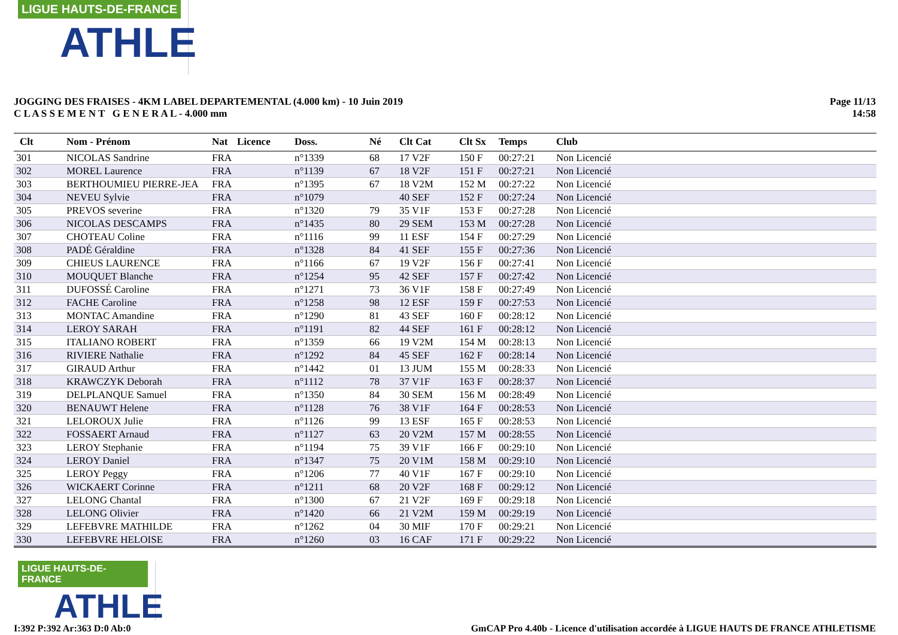LIGUE HAUTS-DE-FRANCE
ATHLE
JOGGING DES FRAISES - 4KM LABEL DEPARTEMENTAL (4.000 km) - 10 Juin 2019
C L A S S E M E N T G E N E R A L - 4.000 mm
Page 11/13
14:58
| Clt | Nom - Prénom | Nat | Licence | Doss. | Né | Clt Cat | Clt Sx | Temps | Club |
| --- | --- | --- | --- | --- | --- | --- | --- | --- | --- |
| 301 | NICOLAS Sandrine | FRA | | n°1339 | 68 | 17 V2F | 150 F | 00:27:21 | Non Licencié |
| 302 | MOREL Laurence | FRA | | n°1139 | 67 | 18 V2F | 151 F | 00:27:21 | Non Licencié |
| 303 | BERTHOUMIEU PIERRE-JEA | FRA | | n°1395 | 67 | 18 V2M | 152 M | 00:27:22 | Non Licencié |
| 304 | NEVEU Sylvie | FRA | | n°1079 | | 40 SEF | 152 F | 00:27:24 | Non Licencié |
| 305 | PREVOS severine | FRA | | n°1320 | 79 | 35 V1F | 153 F | 00:27:28 | Non Licencié |
| 306 | NICOLAS DESCAMPS | FRA | | n°1435 | 80 | 29 SEM | 153 M | 00:27:28 | Non Licencié |
| 307 | CHOTEAU Coline | FRA | | n°1116 | 99 | 11 ESF | 154 F | 00:27:29 | Non Licencié |
| 308 | PADÉ Géraldine | FRA | | n°1328 | 84 | 41 SEF | 155 F | 00:27:36 | Non Licencié |
| 309 | CHIEUS LAURENCE | FRA | | n°1166 | 67 | 19 V2F | 156 F | 00:27:41 | Non Licencié |
| 310 | MOUQUET Blanche | FRA | | n°1254 | 95 | 42 SEF | 157 F | 00:27:42 | Non Licencié |
| 311 | DUFOSSÉ Caroline | FRA | | n°1271 | 73 | 36 V1F | 158 F | 00:27:49 | Non Licencié |
| 312 | FACHE Caroline | FRA | | n°1258 | 98 | 12 ESF | 159 F | 00:27:53 | Non Licencié |
| 313 | MONTAC Amandine | FRA | | n°1290 | 81 | 43 SEF | 160 F | 00:28:12 | Non Licencié |
| 314 | LEROY SARAH | FRA | | n°1191 | 82 | 44 SEF | 161 F | 00:28:12 | Non Licencié |
| 315 | ITALIANO ROBERT | FRA | | n°1359 | 66 | 19 V2M | 154 M | 00:28:13 | Non Licencié |
| 316 | RIVIERE Nathalie | FRA | | n°1292 | 84 | 45 SEF | 162 F | 00:28:14 | Non Licencié |
| 317 | GIRAUD Arthur | FRA | | n°1442 | 01 | 13 JUM | 155 M | 00:28:33 | Non Licencié |
| 318 | KRAWCZYK Deborah | FRA | | n°1112 | 78 | 37 V1F | 163 F | 00:28:37 | Non Licencié |
| 319 | DELPLANQUE Samuel | FRA | | n°1350 | 84 | 30 SEM | 156 M | 00:28:49 | Non Licencié |
| 320 | BENAUWT Helene | FRA | | n°1128 | 76 | 38 V1F | 164 F | 00:28:53 | Non Licencié |
| 321 | LELOROUX Julie | FRA | | n°1126 | 99 | 13 ESF | 165 F | 00:28:53 | Non Licencié |
| 322 | FOSSAERT Arnaud | FRA | | n°1127 | 63 | 20 V2M | 157 M | 00:28:55 | Non Licencié |
| 323 | LEROY Stephanie | FRA | | n°1194 | 75 | 39 V1F | 166 F | 00:29:10 | Non Licencié |
| 324 | LEROY Daniel | FRA | | n°1347 | 75 | 20 V1M | 158 M | 00:29:10 | Non Licencié |
| 325 | LEROY Peggy | FRA | | n°1206 | 77 | 40 V1F | 167 F | 00:29:10 | Non Licencié |
| 326 | WICKAERT Corinne | FRA | | n°1211 | 68 | 20 V2F | 168 F | 00:29:12 | Non Licencié |
| 327 | LELONG Chantal | FRA | | n°1300 | 67 | 21 V2F | 169 F | 00:29:18 | Non Licencié |
| 328 | LELONG Olivier | FRA | | n°1420 | 66 | 21 V2M | 159 M | 00:29:19 | Non Licencié |
| 329 | LEFEBVRE MATHILDE | FRA | | n°1262 | 04 | 30 MIF | 170 F | 00:29:21 | Non Licencié |
| 330 | LEFEBVRE HELOISE | FRA | | n°1260 | 03 | 16 CAF | 171 F | 00:29:22 | Non Licencié |
LIGUE HAUTS-DE-FRANCE
ATHLE
I:392 P:392 Ar:363 D:0 Ab:0 GmCAP Pro 4.40b - Licence d'utilisation accordée à LIGUE HAUTS DE FRANCE ATHLETISME